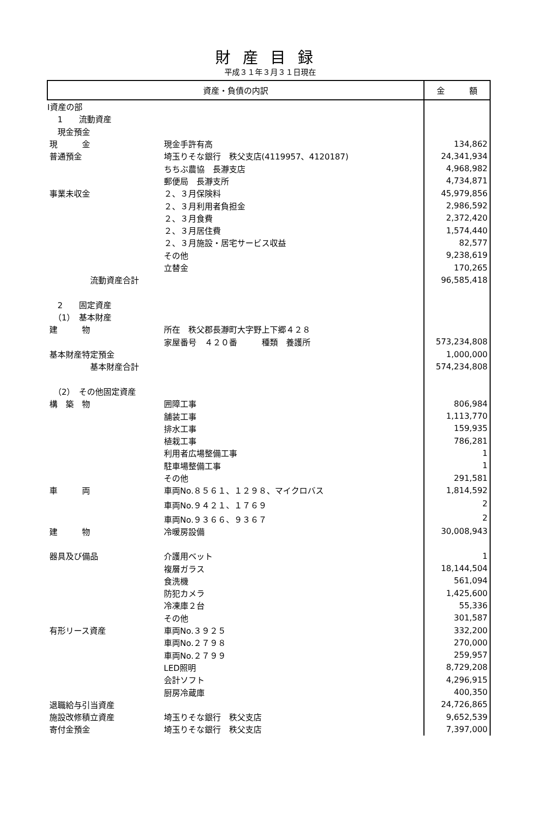財産目録
平成３１年３月３１日現在
| 資産・負債の内訳 | | | | 金 額 |
| --- | --- | --- | --- | --- |
| Ⅰ資産の部 | | | | |
| | 1 流動資産 | | | |
| | 現金預金 | | | |
| | | 現 金 | 現金手許有高 | 134,862 |
| | | 普通預金 | 埼玉りそな銀行 秩父支店(4119957、4120187) | 24,341,934 |
| | | | ちちぶ農協 長瀞支店 | 4,968,982 |
| | | | 郵便局 長瀞支所 | 4,734,871 |
| | | 事業未収金 | ２、３月保険料 | 45,979,856 |
| | | | ２、３月利用者負担金 | 2,986,592 |
| | | | ２、３月食費 | 2,372,420 |
| | | | ２、３月居住費 | 1,574,440 |
| | | | ２、３月施設・居宅サービス収益 | 82,577 |
| | | | その他 | 9,238,619 |
| | | | 立替金 | 170,265 |
| | | 流動資産合計 | | 96,585,418 |
| | 2 固定資産 | | | |
| | （1） 基本財産 | | | |
| | | 建 物 | 所在 秩父郡長瀞町大字野上下郷４２８ | |
| | | | 家屋番号 ４２０番 種類 養護所 | 573,234,808 |
| | | 基本財産特定預金 | | 1,000,000 |
| | | 基本財産合計 | | 574,234,808 |
| | （2） その他固定資産 | | | |
| | | 構 築 物 | 囲障工事 | 806,984 |
| | | | 舗装工事 | 1,113,770 |
| | | | 排水工事 | 159,935 |
| | | | 植栽工事 | 786,281 |
| | | | 利用者広場整備工事 | 1 |
| | | | 駐車場整備工事 | 1 |
| | | | その他 | 291,581 |
| | | 車 両 | 車両No.８５６１、１２９８、マイクロバス | 1,814,592 |
| | | | 車両No.９４２１、１７６９ | 2 |
| | | | 車両No.９３６６、９３６７ | 2 |
| | | 建 物 | 冷暖房設備 | 30,008,943 |
| | | 器具及び備品 | 介護用ベット | 1 |
| | | | 複層ガラス | 18,144,504 |
| | | | 食洗機 | 561,094 |
| | | | 防犯カメラ | 1,425,600 |
| | | | 冷凍庫２台 | 55,336 |
| | | | その他 | 301,587 |
| | | 有形リース資産 | 車両No.３９２５ | 332,200 |
| | | | 車両No.２７９８ | 270,000 |
| | | | 車両No.２７９９ | 259,957 |
| | | | LED照明 | 8,729,208 |
| | | | 会計ソフト | 4,296,915 |
| | | | 厨房冷蔵庫 | 400,350 |
| | | 退職給与引当資産 | | 24,726,865 |
| | | 施設改修積立資産 | 埼玉りそな銀行 秩父支店 | 9,652,539 |
| | | 寄付金預金 | 埼玉りそな銀行 秩父支店 | 7,397,000 |